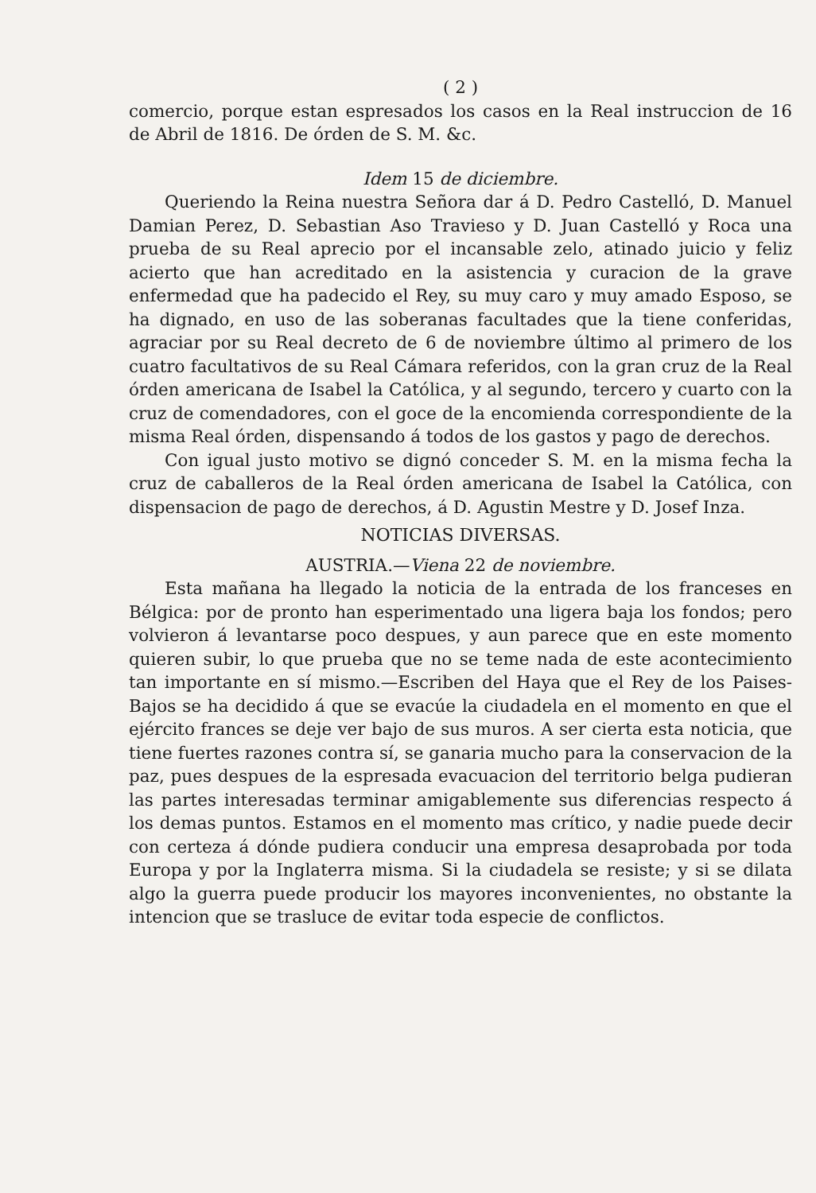( 2 )
comercio, porque estan espresados los casos en la Real instruccion de 16 de Abril de 1816. De órden de S. M. &c.
Idem 15 de diciembre.
Queriendo la Reina nuestra Señora dar á D. Pedro Castelló, D. Manuel Damian Perez, D. Sebastian Aso Travieso y D. Juan Castelló y Roca una prueba de su Real aprecio por el incansable zelo, atinado juicio y feliz acierto que han acreditado en la asistencia y curacion de la grave enfermedad que ha padecido el Rey, su muy caro y muy amado Esposo, se ha dignado, en uso de las soberanas facultades que la tiene conferidas, agraciar por su Real decreto de 6 de noviembre último al primero de los cuatro facultativos de su Real Cámara referidos, con la gran cruz de la Real órden americana de Isabel la Católica, y al segundo, tercero y cuarto con la cruz de comendadores, con el goce de la encomienda correspondiente de la misma Real órden, dispensando á todos de los gastos y pago de derechos.
Con igual justo motivo se dignó conceder S. M. en la misma fecha la cruz de caballeros de la Real órden americana de Isabel la Católica, con dispensacion de pago de derechos, á D. Agustin Mestre y D. Josef Inza.
NOTICIAS DIVERSAS.
AUSTRIA.—Viena 22 de noviembre.
Esta mañana ha llegado la noticia de la entrada de los franceses en Bélgica: por de pronto han esperimentado una ligera baja los fondos; pero volvieron á levantarse poco despues, y aun parece que en este momento quieren subir, lo que prueba que no se teme nada de este acontecimiento tan importante en sí mismo.—Escriben del Haya que el Rey de los Paises-Bajos se ha decidido á que se evacúe la ciudadela en el momento en que el ejército frances se deje ver bajo de sus muros. A ser cierta esta noticia, que tiene fuertes razones contra sí, se ganaria mucho para la conservacion de la paz, pues despues de la espresada evacuacion del territorio belga pudieran las partes interesadas terminar amigablemente sus diferencias respecto á los demas puntos. Estamos en el momento mas crítico, y nadie puede decir con certeza á dónde pudiera conducir una empresa desaprobada por toda Europa y por la Inglaterra misma. Si la ciudadela se resiste; y si se dilata algo la guerra puede producir los mayores inconvenientes, no obstante la intencion que se trasluce de evitar toda especie de conflictos.